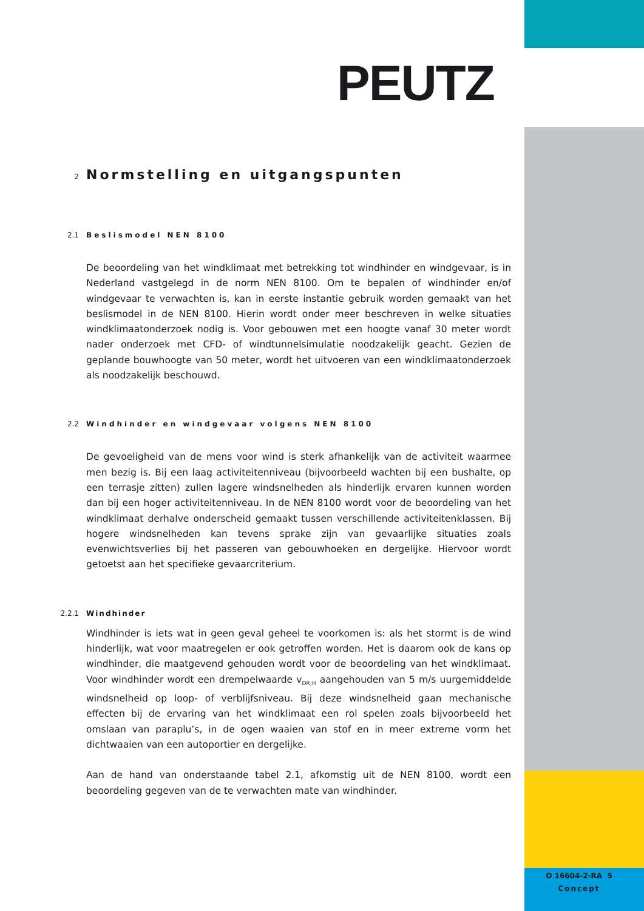PEUTZ
2 Normstelling en uitgangspunten
2.1 Beslismodel NEN 8100
De beoordeling van het windklimaat met betrekking tot windhinder en windgevaar, is in Nederland vastgelegd in de norm NEN 8100. Om te bepalen of windhinder en/of windgevaar te verwachten is, kan in eerste instantie gebruik worden gemaakt van het beslismodel in de NEN 8100. Hierin wordt onder meer beschreven in welke situaties windklimaatonderzoek nodig is. Voor gebouwen met een hoogte vanaf 30 meter wordt nader onderzoek met CFD- of windtunnelsimulatie noodzakelijk geacht. Gezien de geplande bouwhoogte van 50 meter, wordt het uitvoeren van een windklimaatonderzoek als noodzakelijk beschouwd.
2.2 Windhinder en windgevaar volgens NEN 8100
De gevoeligheid van de mens voor wind is sterk afhankelijk van de activiteit waarmee men bezig is. Bij een laag activiteitenniveau (bijvoorbeeld wachten bij een bushalte, op een terrasje zitten) zullen lagere windsnelheden als hinderlijk ervaren kunnen worden dan bij een hoger activiteitenniveau. In de NEN 8100 wordt voor de beoordeling van het windklimaat derhalve onderscheid gemaakt tussen verschillende activiteitenklassen. Bij hogere windsnelheden kan tevens sprake zijn van gevaarlijke situaties zoals evenwichtsverlies bij het passeren van gebouwhoeken en dergelijke. Hiervoor wordt getoetst aan het specifieke gevaarcriterium.
2.2.1 Windhinder
Windhinder is iets wat in geen geval geheel te voorkomen is: als het stormt is de wind hinderlijk, wat voor maatregelen er ook getroffen worden. Het is daarom ook de kans op windhinder, die maatgevend gehouden wordt voor de beoordeling van het windklimaat. Voor windhinder wordt een drempelwaarde v<sub>DR;H</sub> aangehouden van 5 m/s uurgemiddelde windsnelheid op loop- of verblijfsniveau. Bij deze windsnelheid gaan mechanische effecten bij de ervaring van het windklimaat een rol spelen zoals bijvoorbeeld het omslaan van paraplu’s, in de ogen waaien van stof en in meer extreme vorm het dichtwaaien van een autoportier en dergelijke.
Aan de hand van onderstaande tabel 2.1, afkomstig uit de NEN 8100, wordt een beoordeling gegeven van de te verwachten mate van windhinder.
O 16604-2-RA 5
Concept